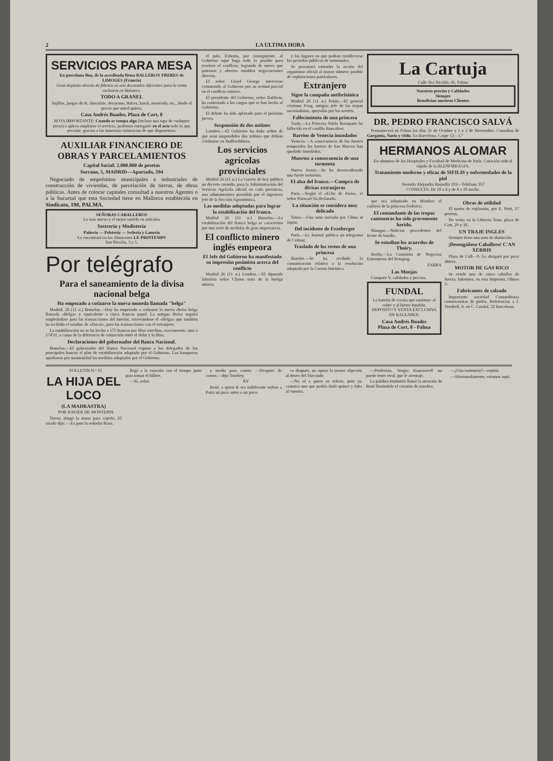2 LA ULTIMA HORA
SERVICIOS PARA MESA
En porcelana fina, de la acreditada firma BALLEROY FRERES de LIMOGES (Francia)
Gran depósito directo de fábrica en seis decorados diferentes para la venta exclusiva en Baleares.
TODO A GRANEL
Vajillas, juegos de té, chocolate, desayuno, dulces, lunch, merienda, etc., desde el precio que usted quiera.
Casa Andrés Buades, Plaza de Cort, 8
NOTA IMPORTANTE: Cuando se rompa algo (incluso una tapa de cualquier pieza) o quiera ampliarse el servicio, podemos entregarle en el acto todo lo que necesite, gracias a las inmensas existencias de que disponemos.
AUXILIAR FINANCIERO DE OBRAS Y PARCELAMIENTOS
Capital Social: 2.000.000 de pesetas
Sorrano, 5, MADRID—Apartado, 594
Negociado de empréstitos municipales e industriales de construcción de viviendas, de parcelación de tierras, de obras públicas. Antes de colocar capitales consultad a nuestros Agentes o a la Sucursal que esta Sociedad tiene en Mallorca establecida en Sindicato, 198, PALMA.
SEÑORAS CABALLEROS
Lo más nuevo y el mejor surtido en artículos
Sastrería y Modistería
Pañería — Peletería — Sedería y Lanería
Lo encontrará en los Almacenes LE PRINTEMPS
San Nicolás, 3 y 5.
Por telégrafo
Para el saneamiento de la divisa nacional belga
Ha empezado a cotizarse la nueva moneda llamada "belga"
Madrid, 26 (11 n.) Bruselas.—Hoy ha empezado a cotizarse la nueva divisa belga llamada «Belga» y equivalente a cinco francos papel. La antigua divisa seguirá empleándose para las transacciones del interior, reservándose el «Belga» que también ha recibido el nombre de «Ducat», para las transacciones con el extranjero.
La estabilización no se ha hecho a 175 francos por libra esterlina, exactamente, sino a 174'31, a causa de la diferencia de cotización entre el dolar y la libra.
Declaraciones del gobernador del Banco Nacional.
Bruselas.—El gobernador del Banco Nacional expuso a los delegados de los principales bancos el plan de estabilización adoptado por el Gobierno. Los banqueros aprobaron por unanimidad las medidas adoptadas por el Gobierno.
el país. Exhorta, por consiguiente, al Gobierno aque haga todo lo posible para resolver el conflicto, logrando de nuevo que patronos y obreros entablen negociaciones directas.
El señor Lloyd George interviene censurando al Gobierno por su actitud parcial en el conflicto minero.
El presidente del Gobierno, señor Baldwin, ha contestado a los cargos que se han hecho al Gobierno.
El debate ha sido aplazado para el próximo jueves.
Suspensión de dos mítines
Londres.—El Gobierno ha dado orden de que sean suspendidos dos mítines que debían celebrarse en Staffordshiers.
Los servicios agrícolas provinciales
Madrid 26 (11 n.) La Gaceta de hoy publica un decreto creando, para la Administración del Servicio Agrícola oficial en cada provincia, una administrativa presidida por el ingeniero jefe de la Sección Agronómica.
Las medidas adoptadas para lograr la estabilización del franco.
Madrid 26 (11 n.) Bruselas.—La estabilización del franco belga se caracteriza por una serie de medidas de gran importancia.
El conflicto minero inglés empeora
El Jefe del Gobierno ha manifestado su impresión pesimista acerca del conflicto
Madrid 26 (11 n.) Londres.—El diputado laborista señor Clynos trata de la huelga minera.
y los lugares en que podran establecerse los períodos públicos de sementales.
Se procurará extender la acción del organismo oficial al mayor número posible de explotaciones particulares.
Extranjero
Sigue la campaña antibritánica
Madrid 26 (11 n.) Pekín.—El general cristiano Feng, antiguo jefe de las tropas nacionalistas, apoyadas por los soviets.
Fallecimiento de una princesa
Turín.—La Princesa Sitida Bonaparte ha fallecido en el castillo Bancalieri.
Barrios de Venecia inundados
Venecia.—A consecuencia de los fuertes temporales los barrios de San Marcos han quedado inundados.
Muertos a consecuencia de una tormenta
Nueva Jersey.—Se ha desencadenado una fuerte tormenta.
El alza del franco.—Compra de divisas extranjeras
París.—Según el «Echo de París», el señor Poincaré ha declarado.
La situación se considera muy delicada
Tokio.—Una nota enviada por China al Japón.
Del incidente de Erzeberger
París.—Le Journal publica un telegrama de Colmar.
Traslado de los restos de una princesa
Biarritz.—Se ha recibido la comunicación relativa a la resolución adoptada por la Corona británica.
La Cartuja
Calle Sea Nicolás, 41, Palma
Nuestros precios y Calidades
Siempre
Beneficían nuestros Clientes
DR. PEDRO FRANCISCO SALVÁ
Permanecerá en Palma los días 31 de Octubre y 1 y 2 de Noviembre. Consultas de Garganta, Nariz y Oído. En Barcelona, Caspe 12—1.º
HERMANOS ALOMAR
Ex-alumnos de los Hospitales y Facultad de Medicina de París. Curación radical rápida de la BLENORRAGIA.
Tratamiento moderno y eficaz de SIFILIS y enfermedades de la piel
Avenida Alejandro Rosselló 103—Teléfono 357
CONSULTA: De 10 a 4 y de 8 a 10 noche.
que sea inhumado en Windsor el cadáver de la princesa Federico.
El comandante de las tropas cantoneras ha sido gravemente herido.
Shangai.—Noticias procedentes del frente de batalla.
Se estudian los acuerdos de Thoiry.
Berlín.—La Comisión de Negocios Extranjeros del Reisgtag.
FABRA
Las Monjas
Compare V. calidades y precios.
FUNDAL
La batería de cocina que sustituye al cobre y al hierro fundido.
DEPOSITO Y VENTA EXCLUSIVA EN BALEARES:
Casa Andrés Buades
Plaza de Cort, 8 - Palma
Obras de utilidad
El motor de explosión, por E. Petit, 17 pesetas.
De venta en la Librería Tous, plaza de Cort, 29 y 30.
UN TRAJE INGLES
Siempre tiene una nota de distinción.
¡Desengáñese Caballero! C'AN XERRIS
Plaza de Coll—9. Le abrigará por poco dinero.
MOTOR DE GAS RICO
Se vende uno de cinco caballos de fuerza. Informes: en esta Imprenta, Olmos 2.
Fabricantes de calzado
Importante sociedad Comanditaria comisionistas de pieles. Referencias a J. Vendrell, S. en C. Condal, 32 Barcelona.
FOLLETIN N.º 15
LA HIJA DEL LOCO
(LA MADRASTRA)
POR XAVIER DE MONTEPIN
Teresa alargó la mano para cojerlo. El criado dijo: —Es para la señorita Rosa.
llegó a la estación con el tiempo justo para tomar el billete.
—Sí, señor.
y media para comer. —Después de comer,—dijo Tourbey.
XV
René, a quien le era indiferente volver a París un poco antes o un poco.
co después, no opuso la menor objeción al deseo del Vizconde.
—No sé a quien os referís; pero yo conozco uno que podría darle quince y falta al vuestro.
—Perderíais, Sergio Kourawieff no puede tener rival, que le aventaje.
La palabra institutriz llamó la atención de René llenándole el corazón de zozobra.
—¿Una institutriz?—repitió.
—Afortunadamente, estamos aquí.